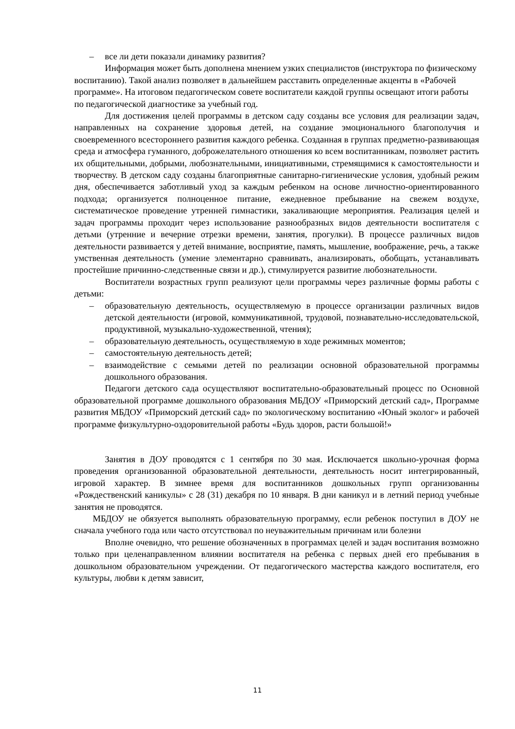– все ли дети показали динамику развития?
Информация может быть дополнена мнением узких специалистов (инструктора по физическому воспитанию). Такой анализ позволяет в дальнейшем расставить определенные акценты в «Рабочей программе». На итоговом педагогическом совете воспитатели каждой группы освещают итоги работы по педагогической диагностике за учебный год.
Для достижения целей программы в детском саду созданы все условия для реализации задач, направленных на сохранение здоровья детей, на создание эмоционального благополучия и своевременного всестороннего развития каждого ребенка. Созданная в группах предметно-развивающая среда и атмосфера гуманного, доброжелательного отношения ко всем воспитанникам, позволяет растить их общительными, добрыми, любознательными, инициативными, стремящимися к самостоятельности и творчеству. В детском саду созданы благоприятные санитарно-гигиенические условия, удобный режим дня, обеспечивается заботливый уход за каждым ребенком на основе личностно-ориентированного подхода; организуется полноценное питание, ежедневное пребывание на свежем воздухе, систематическое проведение утренней гимнастики, закаливающие мероприятия. Реализация целей и задач программы проходит через использование разнообразных видов деятельности воспитателя с детьми (утренние и вечерние отрезки времени, занятия, прогулки). В процессе различных видов деятельности развивается у детей внимание, восприятие, память, мышление, воображение, речь, а также умственная деятельность (умение элементарно сравнивать, анализировать, обобщать, устанавливать простейшие причинно-следственные связи и др.), стимулируется развитие любознательности.
Воспитатели возрастных групп реализуют цели программы через различные формы работы с детьми:
– образовательную деятельность, осуществляемую в процессе организации различных видов детской деятельности (игровой, коммуникативной, трудовой, познавательно-исследовательской, продуктивной, музыкально-художественной, чтения);
– образовательную деятельность, осуществляемую в ходе режимных моментов;
– самостоятельную деятельность детей;
– взаимодействие с семьями детей по реализации основной образовательной программы дошкольного образования.
Педагоги детского сада осуществляют воспитательно-образовательный процесс по Основной образовательной программе дошкольного образования МБДОУ «Приморский детский сад», Программе развития МБДОУ «Приморский детский сад» по экологическому воспитанию «Юный эколог» и рабочей программе физкультурно-оздоровительной работы «Будь здоров, расти большой!»
Занятия в ДОУ проводятся с 1 сентября по 30 мая. Исключается школьно-урочная форма проведения организованной образовательной деятельности, деятельность носит интегрированный, игровой характер. В зимнее время для воспитанников дошкольных групп организованны «Рождественский каникулы» с 28 (31) декабря по 10 января. В дни каникул и в летний период учебные занятия не проводятся.
МБДОУ не обязуется выполнять образовательную программу, если ребенок поступил в ДОУ не сначала учебного года или часто отсутствовал по неуважительным причинам или болезни
Вполне очевидно, что решение обозначенных в программах целей и задач воспитания возможно только при целенаправленном влиянии воспитателя на ребенка с первых дней его пребывания в дошкольном образовательном учреждении. От педагогического мастерства каждого воспитателя, его культуры, любви к детям зависит,
11